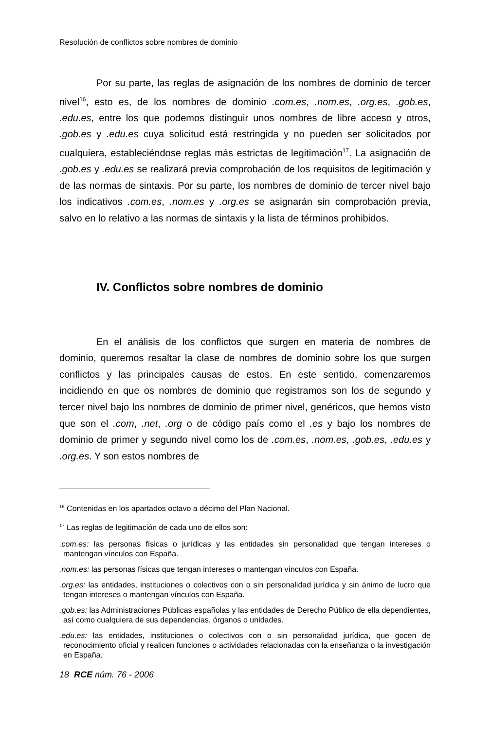Resolución de conflictos sobre nombres de dominio
Por su parte, las reglas de asignación de los nombres de dominio de tercer nivel<sup>16</sup>, esto es, de los nombres de dominio .com.es, .nom.es, .org.es, .gob.es, .edu.es, entre los que podemos distinguir unos nombres de libre acceso y otros, .gob.es y .edu.es cuya solicitud está restringida y no pueden ser solicitados por cualquiera, estableciéndose reglas más estrictas de legitimación<sup>17</sup>. La asignación de .gob.es y .edu.es se realizará previa comprobación de los requisitos de legitimación y de las normas de sintaxis. Por su parte, los nombres de dominio de tercer nivel bajo los indicativos .com.es, .nom.es y .org.es se asignarán sin comprobación previa, salvo en lo relativo a las normas de sintaxis y la lista de términos prohibidos.
IV. Conflictos sobre nombres de dominio
En el análisis de los conflictos que surgen en materia de nombres de dominio, queremos resaltar la clase de nombres de dominio sobre los que surgen conflictos y las principales causas de estos. En este sentido, comenzaremos incidiendo en que os nombres de dominio que registramos son los de segundo y tercer nivel bajo los nombres de dominio de primer nivel, genéricos, que hemos visto que son el .com, .net, .org o de código país como el .es y bajo los nombres de dominio de primer y segundo nivel como los de .com.es, .nom.es, .gob.es, .edu.es y .org.es. Y son estos nombres de
<sup>16</sup> Contenidas en los apartados octavo a décimo del Plan Nacional.
<sup>17</sup> Las reglas de legitimación de cada uno de ellos son:
.com.es: las personas físicas o jurídicas y las entidades sin personalidad que tengan intereses o mantengan vínculos con España.
.nom.es: las personas físicas que tengan intereses o mantengan vínculos con España.
.org.es: las entidades, instituciones o colectivos con o sin personalidad jurídica y sin ánimo de lucro que tengan intereses o mantengan vínculos con España.
.gob.es: las Administraciones Públicas españolas y las entidades de Derecho Público de ella dependientes, así como cualquiera de sus dependencias, órganos o unidades.
.edu.es: las entidades, instituciones o colectivos con o sin personalidad jurídica, que gocen de reconocimiento oficial y realicen funciones o actividades relacionadas con la enseñanza o la investigación en España.
18 RCE núm. 76 - 2006